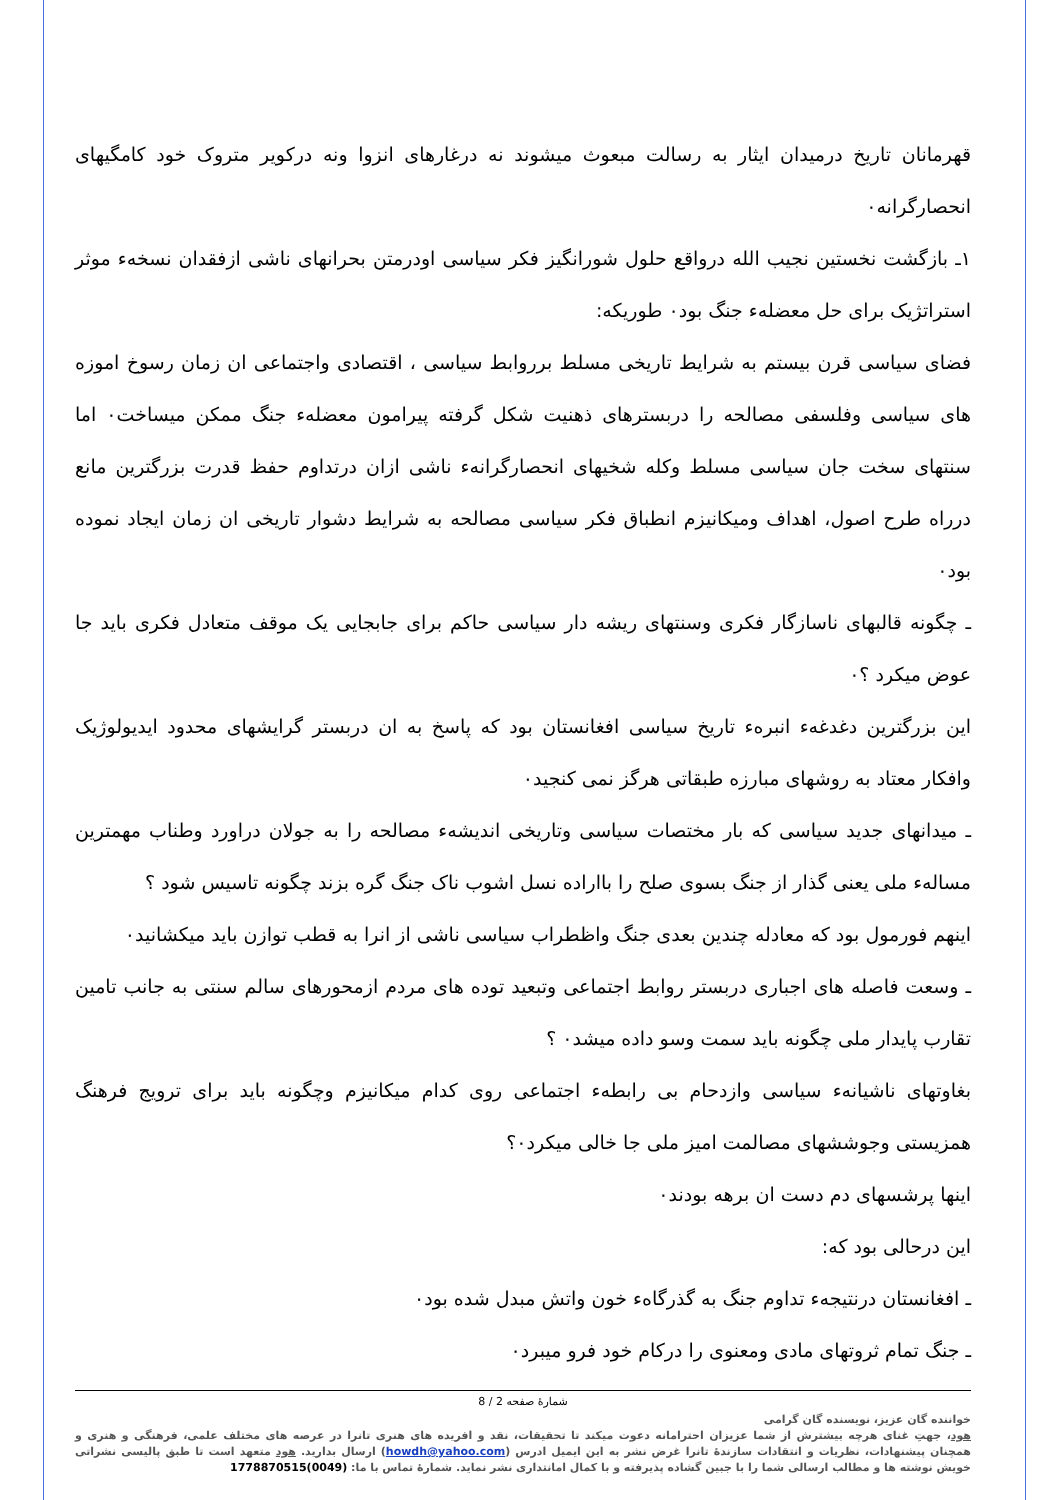قهرمانان تاریخ درمیدان ایثار به رسالت مبعوث میشوند نه درغارهای انزوا ونه درکویر متروک خود کامگیهای انحصارگرانه۰
۱ـ بازگشت نخستین نجیب الله درواقع حلول شورانگیز فکر سیاسی اودرمتن بحرانهای ناشی ازفقدان نسخهء موثر استراتژیک برای حل معضلهء جنگ بود۰ طوریکه:
فضای سیاسی قرن بیستم به شرایط تاریخی مسلط برروابط سیاسی ، اقتصادی واجتماعی ان زمان رسوخ اموزه های سیاسی وفلسفی مصالحه را دربسترهای ذهنیت شکل گرفته پیرامون معضلهء جنگ ممکن میساخت۰ اما سنتهای سخت جان سیاسی مسلط وکله شخیهای انحصارگرانهء ناشی ازان درتداوم حفظ قدرت بزرگترین مانع درراه طرح اصول، اهداف ومیکانیزم انطباق فکر سیاسی مصالحه به شرایط دشوار تاریخی ان زمان ایجاد نموده بود۰
ـ چگونه قالبهای ناسازگار فکری وسنتهای ریشه دار سیاسی حاکم برای جابجایی یک موقف متعادل فکری باید جا عوض میکرد ؟۰
این بزرگترین دغدغهء انبرهء تاریخ سیاسی افغانستان بود که پاسخ به ان دربستر گرایشهای محدود ایدیولوژیک وافکار معتاد به روشهای مبارزه طبقاتی هرگز نمی کنجید۰
ـ میدانهای جدید سیاسی که بار مختصات سیاسی وتاریخی اندیشهء مصالحه را به جولان دراورد وطناب مهمترین مسالهء ملی یعنی گذار از جنگ بسوی صلح را بااراده نسل اشوب ناک جنگ گره بزند چگونه تاسیس شود ؟
اینهم فورمول بود که معادله چندین بعدی جنگ واظطراب سیاسی ناشی از انرا به قطب توازن باید میکشانید۰
ـ وسعت فاصله های اجباری دربستر روابط اجتماعی وتبعید توده های مردم ازمحورهای سالم سنتی به جانب تامین تقارب پایدار ملی چگونه باید سمت وسو داده میشد۰ ؟
بغاوتهای ناشیانهء سیاسی وازدحام بی رابطهء اجتماعی روی کدام میکانیزم وچگونه باید برای ترویج فرهنگ همزیستی وجوششهای مصالمت امیز ملی جا خالی میکرد۰؟
اینها پرشسهای دم دست ان برهه بودند۰
این درحالی بود که:
ـ افغانستان درنتیجهء تداوم جنگ به گذرگاهء خون واتش مبدل شده بود۰
ـ جنگ تمام ثروتهای مادی ومعنوی را درکام خود فرو میبرد۰
شمارهٔ صفحه 2 / 8
خواننده گان عزیز، نویسنده گان گرامی
هود، جهتِ غنای هرچه بیشترش از شما عزیزان احترامانه دعوت میکند تا تحقیقات، نقد و افریده های هنری تانرا در عرصه های مختلف علمی، فرهنگی و هنری و همچنان پیشنهادات، نظریات و انتقادات سازندهٔ تانرا غرض نشر به این ایمیل ادرس (howdh@yahoo.com) ارسال بدارید. هود متعهد است تا طبق پالیسی نشراتی خویش نوشته ها و مطالب ارسالی شما را با جبین گشاده پذیرفته و با کمال امانتداری نشر نماید. شمارهٔ تماس با ما: (0049)1778870515